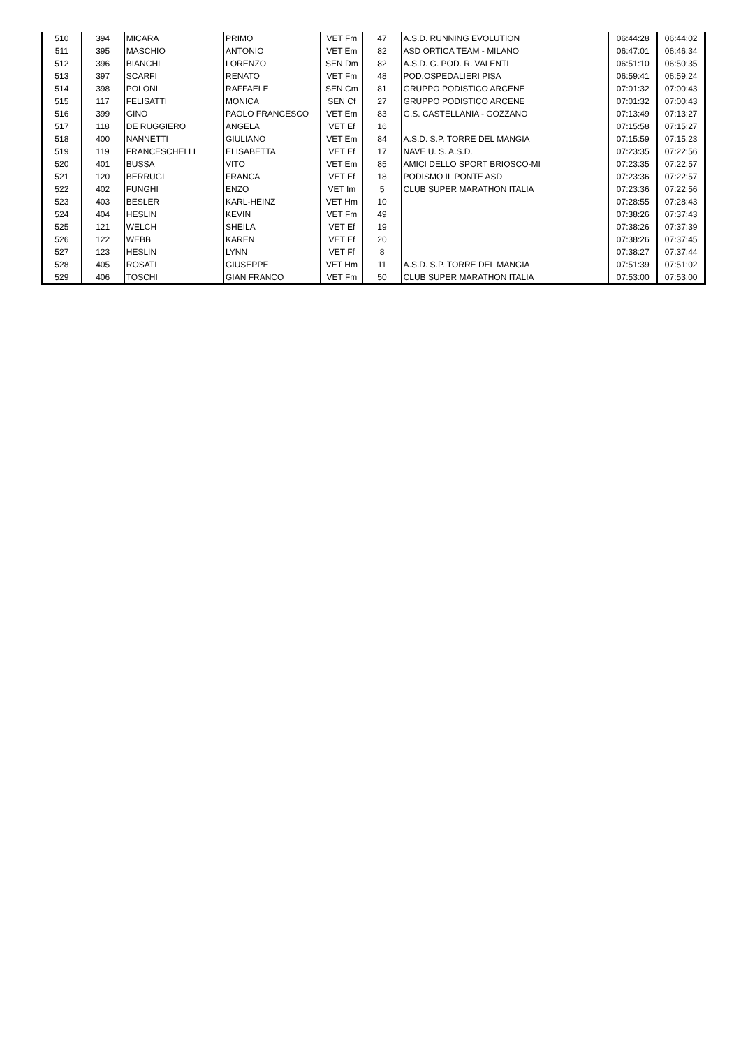| 510 | 394 | MICARA | PRIMO | VET Fm | 47 | A.S.D. RUNNING EVOLUTION | 06:44:28 | 06:44:02 |
| 511 | 395 | MASCHIO | ANTONIO | VET Em | 82 | ASD ORTICA TEAM - MILANO | 06:47:01 | 06:46:34 |
| 512 | 396 | BIANCHI | LORENZO | SEN Dm | 82 | A.S.D. G. POD. R. VALENTI | 06:51:10 | 06:50:35 |
| 513 | 397 | SCARFI | RENATO | VET Fm | 48 | POD.OSPEDALIERI PISA | 06:59:41 | 06:59:24 |
| 514 | 398 | POLONI | RAFFAELE | SEN Cm | 81 | GRUPPO PODISTICO ARCENE | 07:01:32 | 07:00:43 |
| 515 | 117 | FELISATTI | MONICA | SEN Cf | 27 | GRUPPO PODISTICO ARCENE | 07:01:32 | 07:00:43 |
| 516 | 399 | GINO | PAOLO FRANCESCO | VET Em | 83 | G.S. CASTELLANIA - GOZZANO | 07:13:49 | 07:13:27 |
| 517 | 118 | DE RUGGIERO | ANGELA | VET Ef | 16 | | 07:15:58 | 07:15:27 |
| 518 | 400 | NANNETTI | GIULIANO | VET Em | 84 | A.S.D. S.P. TORRE DEL MANGIA | 07:15:59 | 07:15:23 |
| 519 | 119 | FRANCESCHELLI | ELISABETTA | VET Ef | 17 | NAVE U. S. A.S.D. | 07:23:35 | 07:22:56 |
| 520 | 401 | BUSSA | VITO | VET Em | 85 | AMICI DELLO SPORT BRIOSCO-MI | 07:23:35 | 07:22:57 |
| 521 | 120 | BERRUGI | FRANCA | VET Ef | 18 | PODISMO IL PONTE ASD | 07:23:36 | 07:22:57 |
| 522 | 402 | FUNGHI | ENZO | VET Im | 5 | CLUB SUPER MARATHON ITALIA | 07:23:36 | 07:22:56 |
| 523 | 403 | BESLER | KARL-HEINZ | VET Hm | 10 | | 07:28:55 | 07:28:43 |
| 524 | 404 | HESLIN | KEVIN | VET Fm | 49 | | 07:38:26 | 07:37:43 |
| 525 | 121 | WELCH | SHEILA | VET Ef | 19 | | 07:38:26 | 07:37:39 |
| 526 | 122 | WEBB | KAREN | VET Ef | 20 | | 07:38:26 | 07:37:45 |
| 527 | 123 | HESLIN | LYNN | VET Ff | 8 | | 07:38:27 | 07:37:44 |
| 528 | 405 | ROSATI | GIUSEPPE | VET Hm | 11 | A.S.D. S.P. TORRE DEL MANGIA | 07:51:39 | 07:51:02 |
| 529 | 406 | TOSCHI | GIAN FRANCO | VET Fm | 50 | CLUB SUPER MARATHON ITALIA | 07:53:00 | 07:53:00 |